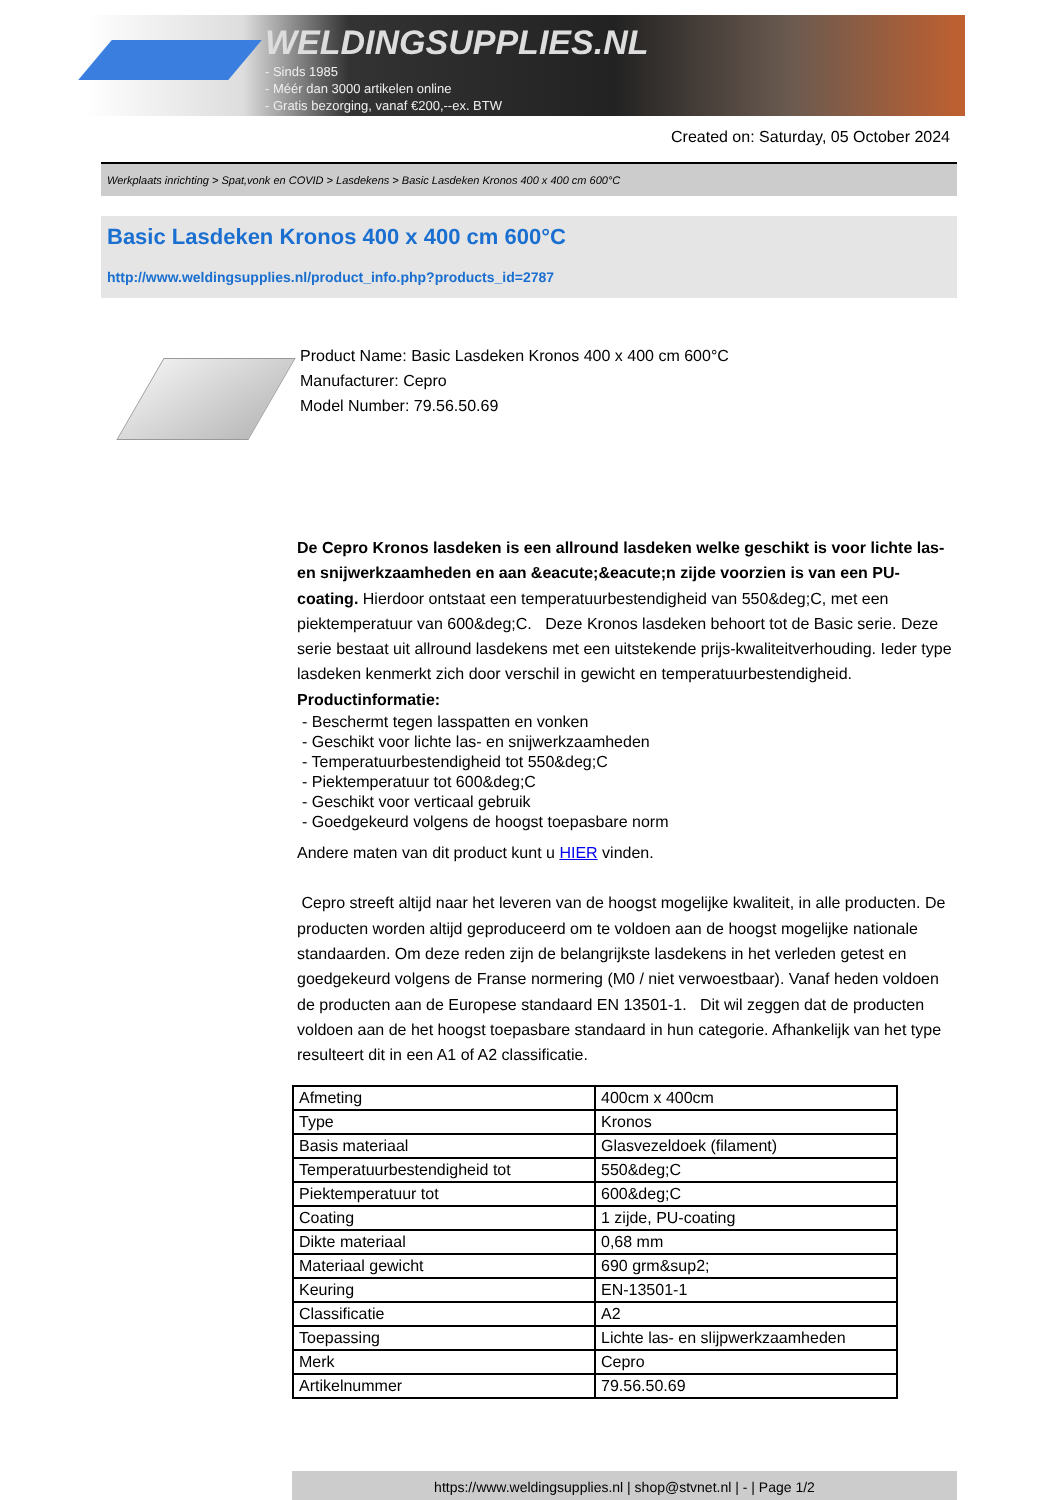WELDINGSUPPLIES.NL
- Sinds 1985
- Méér dan 3000 artikelen online
- Gratis bezorging, vanaf €200,--ex. BTW
Created on: Saturday, 05 October 2024
Werkplaats inrichting > Spat,vonk en COVID > Lasdekens > Basic Lasdeken Kronos 400 x 400 cm 600°C
Basic Lasdeken Kronos 400 x 400 cm 600°C
http://www.weldingsupplies.nl/product_info.php?products_id=2787
Product Name: Basic Lasdeken Kronos 400 x 400 cm 600°C
Manufacturer: Cepro
Model Number: 79.56.50.69
De Cepro Kronos lasdeken is een allround lasdeken welke geschikt is voor lichte las- en snijwerkzaamheden en aan &eacute;&eacute;n zijde voorzien is van een PU-coating. Hierdoor ontstaat een temperatuurbestendigheid van 550&deg;C, met een piektemperatuur van 600&deg;C. Deze Kronos lasdeken behoort tot de Basic serie. Deze serie bestaat uit allround lasdekens met een uitstekende prijs-kwaliteitverhouding. Ieder type lasdeken kenmerkt zich door verschil in gewicht en temperatuurbestendigheid.
Productinformatie:
- Beschermt tegen lasspatten en vonken
- Geschikt voor lichte las- en snijwerkzaamheden
- Temperatuurbestendigheid tot 550&deg;C
- Piektemperatuur tot 600&deg;C
- Geschikt voor verticaal gebruik
- Goedgekeurd volgens de hoogst toepasbare norm
Andere maten van dit product kunt u HIER vinden.
Cepro streeft altijd naar het leveren van de hoogst mogelijke kwaliteit, in alle producten. De producten worden altijd geproduceerd om te voldoen aan de hoogst mogelijke nationale standaarden. Om deze reden zijn de belangrijkste lasdekens in het verleden getest en goedgekeurd volgens de Franse normering (M0 / niet verwoestbaar). Vanaf heden voldoen de producten aan de Europese standaard EN 13501-1. Dit wil zeggen dat de producten voldoen aan de het hoogst toepasbare standaard in hun categorie. Afhankelijk van het type resulteert dit in een A1 of A2 classificatie.
| Afmeting | 400cm x 400cm |
| Type | Kronos |
| Basis materiaal | Glasvezeldoek (filament) |
| Temperatuurbestendigheid tot | 550&deg;C |
| Piektemperatuur tot | 600&deg;C |
| Coating | 1 zijde, PU-coating |
| Dikte materiaal | 0,68 mm |
| Materiaal gewicht | 690 grm&sup2; |
| Keuring | EN-13501-1 |
| Classificatie | A2 |
| Toepassing | Lichte las- en slijpwerkzaamheden |
| Merk | Cepro |
| Artikelnummer | 79.56.50.69 |
https://www.weldingsupplies.nl | shop@stvnet.nl | - | Page 1/2